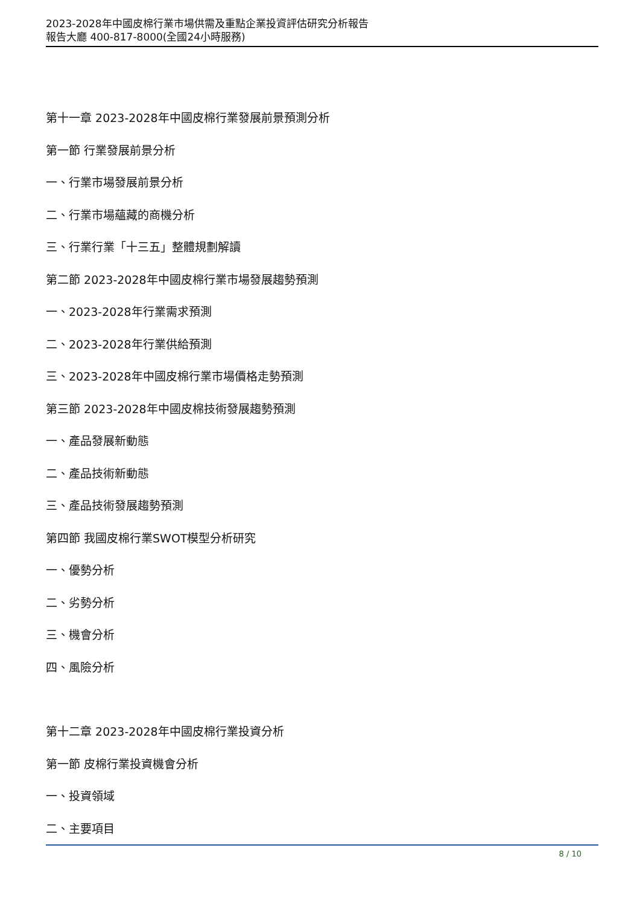2023-2028年中國皮棉行業市場供需及重點企業投資評估研究分析報告
報告大廳 400-817-8000(全國24小時服務)
第十一章 2023-2028年中國皮棉行業發展前景預測分析
第一節 行業發展前景分析
一、行業市場發展前景分析
二、行業市場蘊藏的商機分析
三、行業行業「十三五」整體規劃解讀
第二節 2023-2028年中國皮棉行業市場發展趨勢預測
一、2023-2028年行業需求預測
二、2023-2028年行業供給預測
三、2023-2028年中國皮棉行業市場價格走勢預測
第三節 2023-2028年中國皮棉技術發展趨勢預測
一、產品發展新動態
二、產品技術新動態
三、產品技術發展趨勢預測
第四節 我國皮棉行業SWOT模型分析研究
一、優勢分析
二、劣勢分析
三、機會分析
四、風險分析
第十二章 2023-2028年中國皮棉行業投資分析
第一節 皮棉行業投資機會分析
一、投資領域
二、主要項目
8 / 10